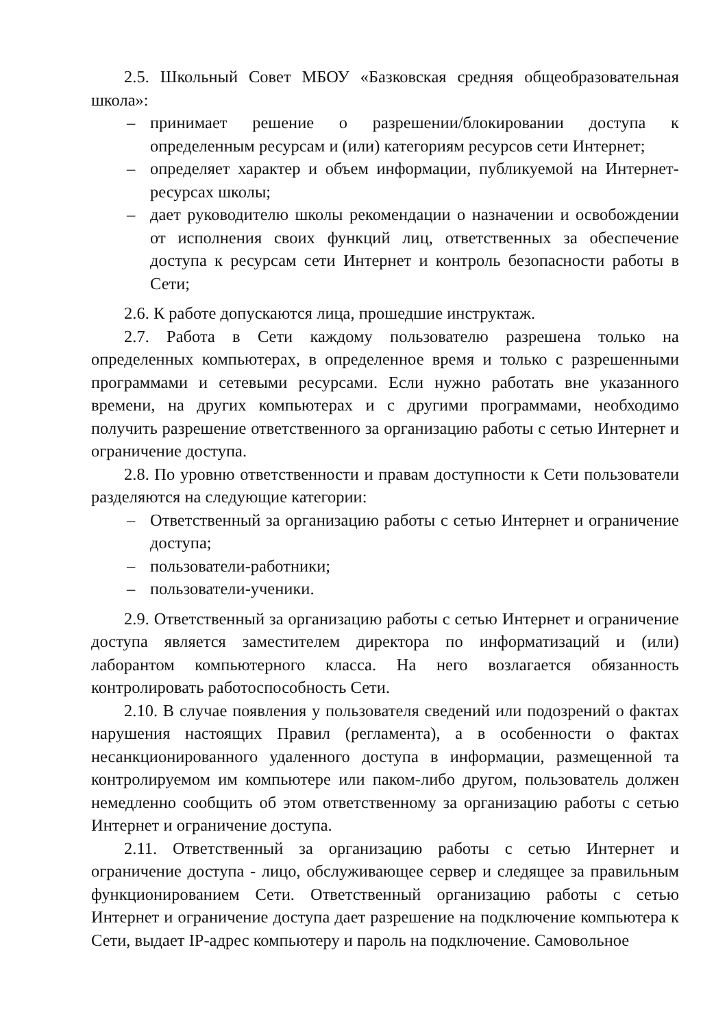2.5. Школьный Совет МБОУ «Базковская средняя общеобразовательная школа»:
– принимает решение о разрешении/блокировании доступа к определенным ресурсам и (или) категориям ресурсов сети Интернет;
– определяет характер и объем информации, публикуемой на Интернет-ресурсах школы;
– дает руководителю школы рекомендации о назначении и освобождении от исполнения своих функций лиц, ответственных за обеспечение доступа к ресурсам сети Интернет и контроль безопасности работы в Сети;
2.6. К работе допускаются лица, прошедшие инструктаж.
2.7. Работа в Сети каждому пользователю разрешена только на определенных компьютерах, в определенное время и только с разрешенными программами и сетевыми ресурсами. Если нужно работать вне указанного времени, на других компьютерах и с другими программами, необходимо получить разрешение ответственного за организацию работы с сетью Интернет и ограничение доступа.
2.8. По уровню ответственности и правам доступности к Сети пользователи разделяются на следующие категории:
– Ответственный за организацию работы с сетью Интернет и ограничение доступа;
– пользователи-работники;
– пользователи-ученики.
2.9. Ответственный за организацию работы с сетью Интернет и ограничение доступа является заместителем директора по информатизаций и (или) лаборантом компьютерного класса. На него возлагается обязанность контролировать работоспособность Сети.
2.10. В случае появления у пользователя сведений или подозрений о фактах нарушения настоящих Правил (регламента), а в особенности о фактах несанкционированного удаленного доступа в информации, размещенной та контролируемом им компьютере или паком-либо другом, пользователь должен немедленно сообщить об этом ответственному за организацию работы с сетью Интернет и ограничение доступа.
2.11. Ответственный за организацию работы с сетью Интернет и ограничение доступа - лицо, обслуживающее сервер и следящее за правильным функционированием Сети. Ответственный организацию работы с сетью Интернет и ограничение доступа дает разрешение на подключение компьютера к Сети, выдает IP-адрес компьютеру и пароль на подключение. Самовольное